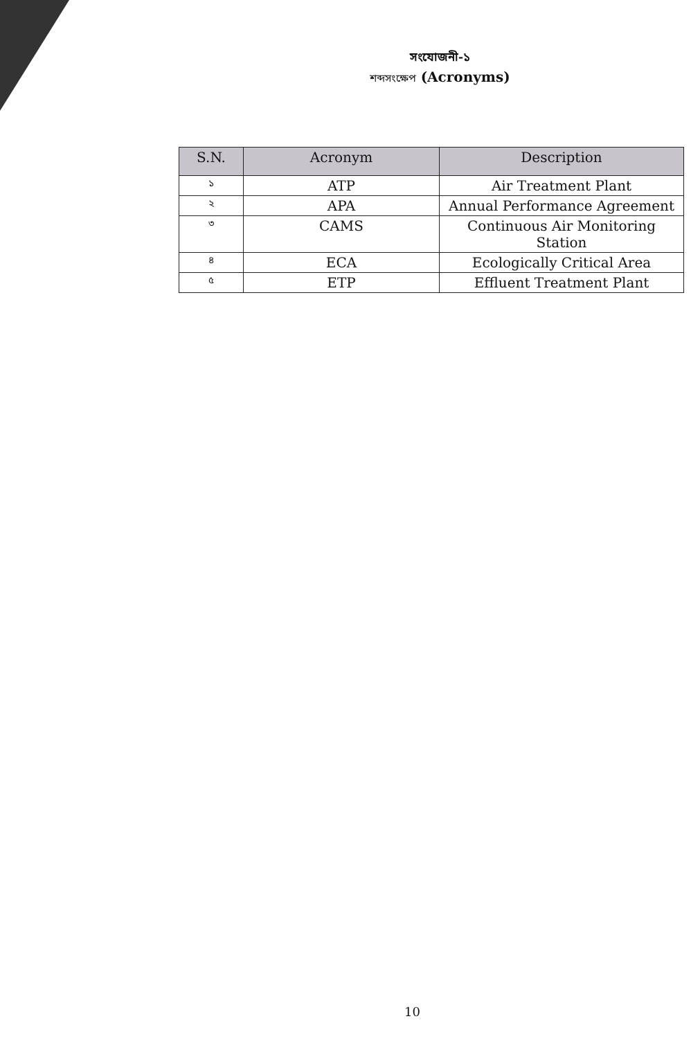সংযোজনী-১
শব্দসংক্ষেপ (Acronyms)
| S.N. | Acronym | Description |
| --- | --- | --- |
| ১ | ATP | Air Treatment Plant |
| ২ | APA | Annual Performance Agreement |
| ৩ | CAMS | Continuous Air Monitoring Station |
| ৪ | ECA | Ecologically Critical Area |
| ৫ | ETP | Effluent Treatment Plant |
10